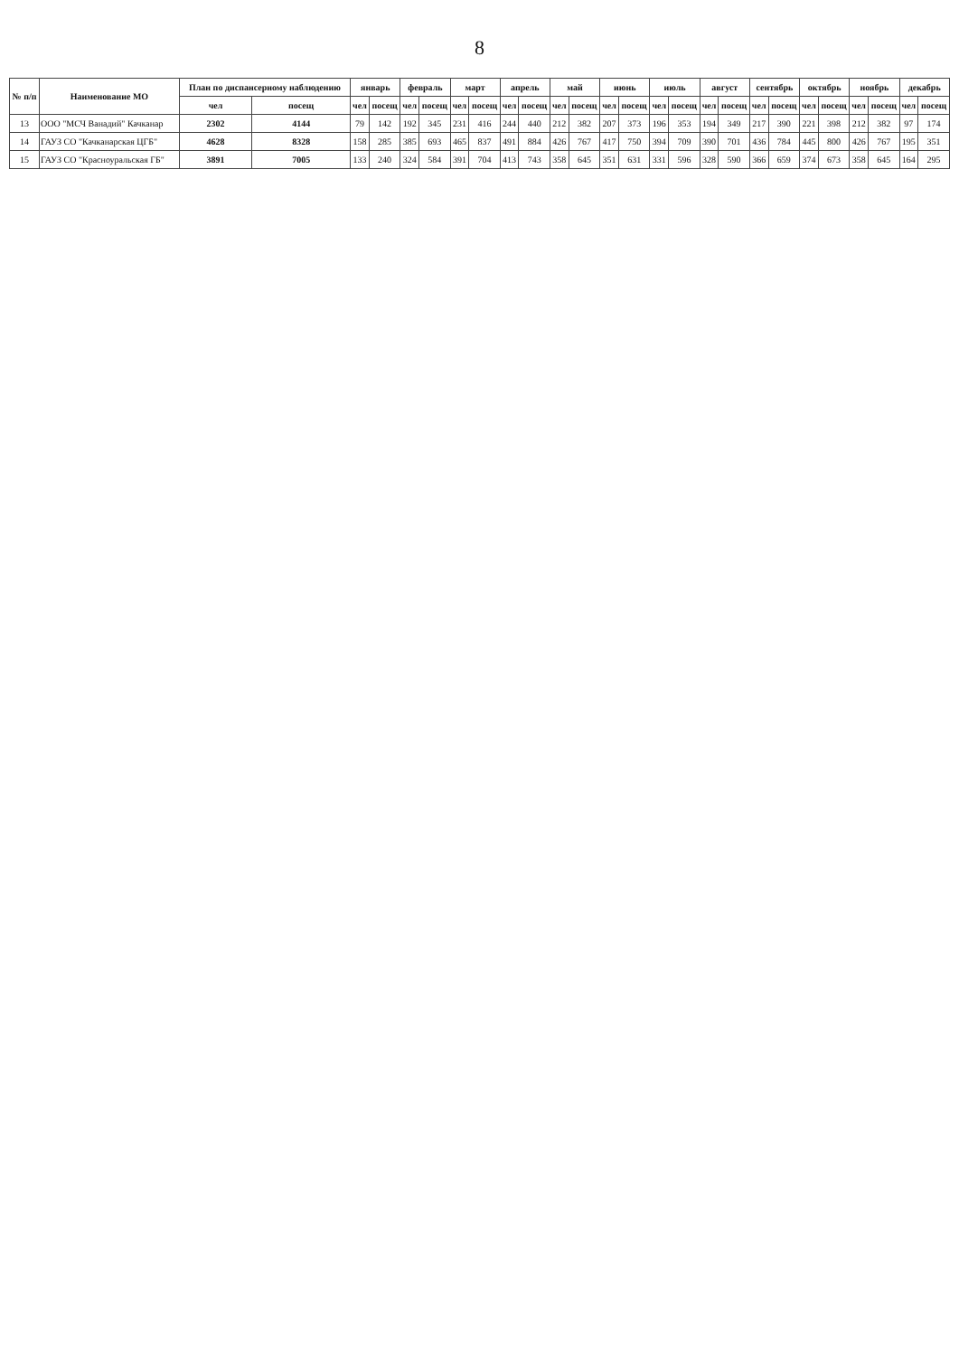8
| № п/п | Наименование МО | План по диспансерному наблюдению | | январь | | февраль | | март | | апрель | | май | | июнь | | июль | | август | | сентябрь | | октябрь | | ноябрь | | декабрь | |
| --- | --- | --- | --- | --- | --- | --- | --- | --- | --- | --- | --- | --- | --- | --- | --- | --- | --- | --- | --- | --- | --- | --- | --- | --- | --- | --- | --- |
| | | чел | посещ | чел | посещ | чел | посещ | чел | посещ | чел | посещ | чел | посещ | чел | посещ | чел | посещ | чел | посещ | чел | посещ | чел | посещ | чел | посещ | чел | посещ |
| 13 | ООО "МСЧ Ванадий" Качканар | 2302 | 4144 | 79 | 142 | 192 | 345 | 231 | 416 | 244 | 440 | 212 | 382 | 207 | 373 | 196 | 353 | 194 | 349 | 217 | 390 | 221 | 398 | 212 | 382 | 97 | 174 |
| 14 | ГАУЗ СО "Качканарская ЦГБ" | 4628 | 8328 | 158 | 285 | 385 | 693 | 465 | 837 | 491 | 884 | 426 | 767 | 417 | 750 | 394 | 709 | 390 | 701 | 436 | 784 | 445 | 800 | 426 | 767 | 195 | 351 |
| 15 | ГАУЗ СО "Красноуральская ГБ" | 3891 | 7005 | 133 | 240 | 324 | 584 | 391 | 704 | 413 | 743 | 358 | 645 | 351 | 631 | 331 | 596 | 328 | 590 | 366 | 659 | 374 | 673 | 358 | 645 | 164 | 295 |